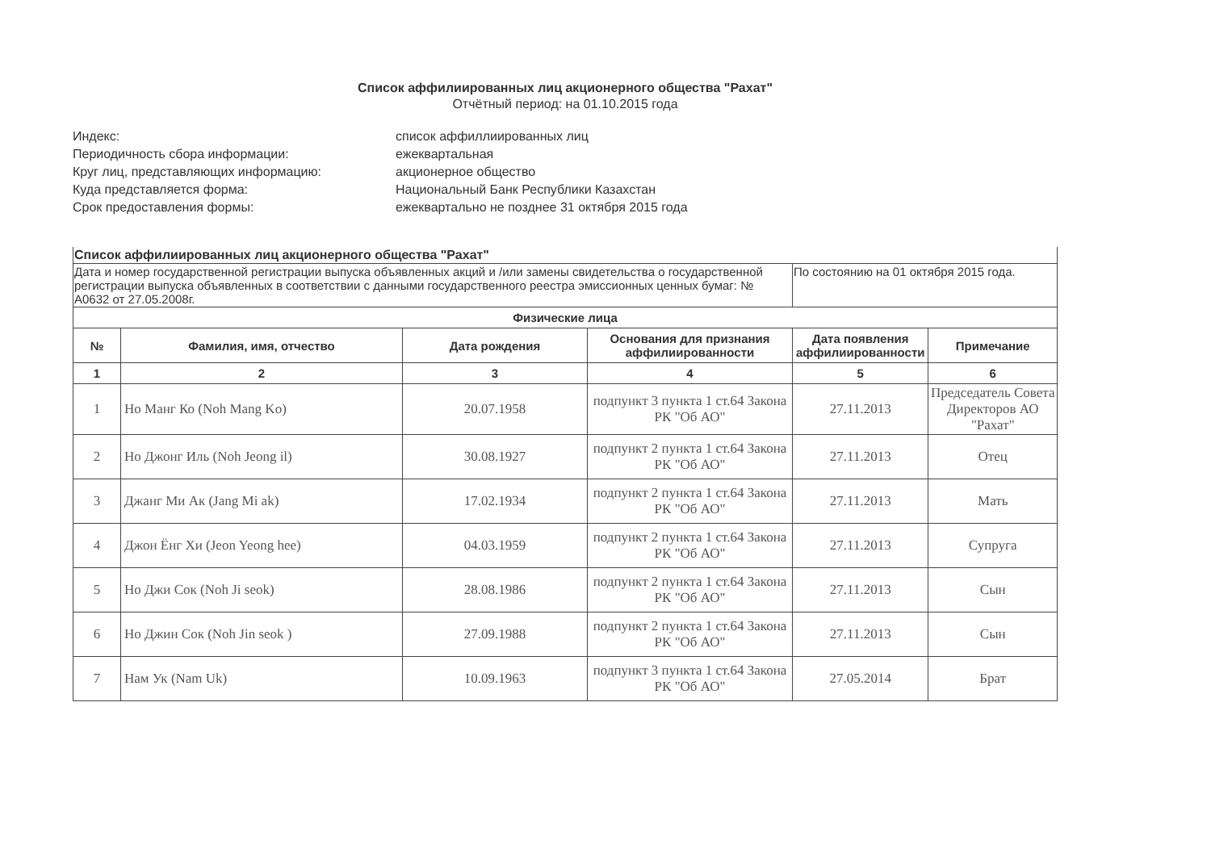Список аффилиированных лиц акционерного общества "Рахат"
Отчётный период: на 01.10.2015 года
Индекс:
список аффиллиированных лиц
Периодичность сбора информации:
ежеквартальная
Круг лиц, представляющих информацию:
акционерное общество
Куда представляется форма:
Национальный Банк Республики Казахстан
Срок предоставления формы:
ежеквартально не позднее 31 октября 2015 года
| Список аффилиированных лиц акционерного общества "Рахат" | | | | | |
| Дата и номер государственной регистрации выпуска объявленных акций и /или замены свидетельства о государственной регистрации выпуска объявленных в соответствии с данными государственного реестра эмиссионных ценных бумаг: № А0632 от 27.05.2008г. | | | | По состоянию на 01 октября 2015 года. | |
| Физические лица | | | | | |
| № | Фамилия, имя, отчество | Дата рождения | Основания для признания аффилиированности | Дата появления аффилиированности | Примечание |
| 1 | 2 | 3 | 4 | 5 | 6 |
| 1 | Но Манг Ко (Noh Mang Ko) | 20.07.1958 | подпункт 3 пункта 1 ст.64 Закона РК "Об АО" | 27.11.2013 | Председатель Совета Директоров АО "Рахат" |
| 2 | Но Джонг Иль (Noh Jeong il) | 30.08.1927 | подпункт 2 пункта 1 ст.64 Закона РК "Об АО" | 27.11.2013 | Отец |
| 3 | Джанг Ми Ак (Jang Mi ak) | 17.02.1934 | подпункт 2 пункта 1 ст.64 Закона РК "Об АО" | 27.11.2013 | Мать |
| 4 | Джон Ёнг Хи (Jeon Yeong hee) | 04.03.1959 | подпункт 2 пункта 1 ст.64 Закона РК "Об АО" | 27.11.2013 | Супруга |
| 5 | Но Джи Сок (Noh Ji seok) | 28.08.1986 | подпункт 2 пункта 1 ст.64 Закона РК "Об АО" | 27.11.2013 | Сын |
| 6 | Но Джин Сок (Noh Jin seok ) | 27.09.1988 | подпункт 2 пункта 1 ст.64 Закона РК "Об АО" | 27.11.2013 | Сын |
| 7 | Нам Ук (Nam Uk) | 10.09.1963 | подпункт 3 пункта 1 ст.64 Закона РК "Об АО" | 27.05.2014 | Брат |